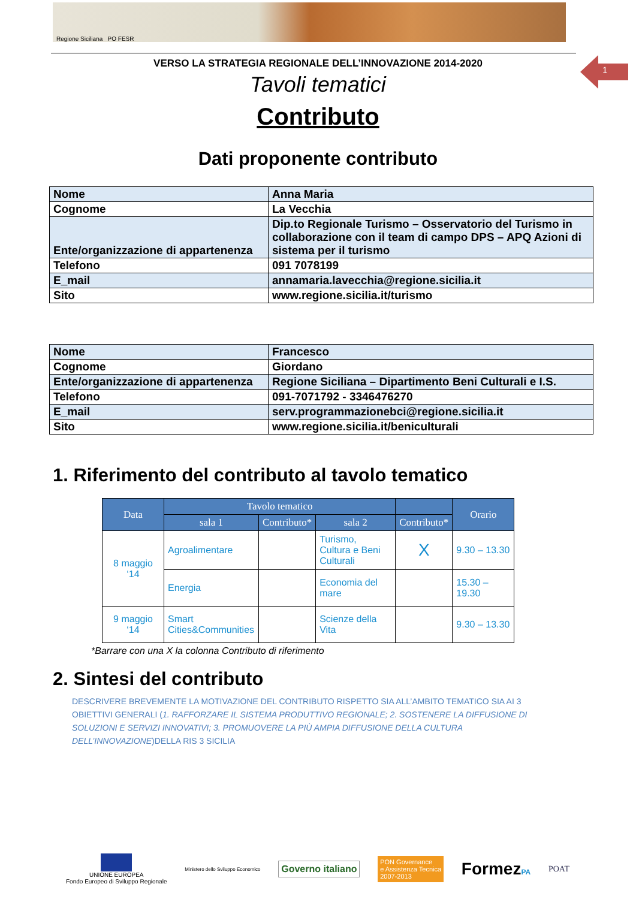Regione Siciliana PO FESR
1
VERSO LA STRATEGIA REGIONALE DELL’INNOVAZIONE 2014-2020
Tavoli tematici
Contributo
Dati proponente contributo
| Nome | Anna Maria |
| Cognome | La Vecchia |
| Ente/organizzazione di appartenenza | Dip.to Regionale Turismo – Osservatorio del Turismo in collaborazione con il team di campo DPS – APQ Azioni di sistema per il turismo |
| Telefono | 091 7078199 |
| E_mail | annamaria.lavecchia@regione.sicilia.it |
| Sito | www.regione.sicilia.it/turismo |
| Nome | Francesco |
| Cognome | Giordano |
| Ente/organizzazione di appartenenza | Regione Siciliana – Dipartimento Beni Culturali e I.S. |
| Telefono | 091-7071792 - 3346476270 |
| E_mail | serv.programmazionebci@regione.sicilia.it |
| Sito | www.regione.sicilia.it/beniculturali |
1. Riferimento del contributo al tavolo tematico
| Data | Tavolo tematico | | | | Orario |
| --- | --- | --- | --- | --- | --- |
| | sala 1 | Contributo* | sala 2 | Contributo* | |
| 8 maggio ‘14 | Agroalimentare | | Turismo, Cultura e Beni Culturali | X | 9.30 – 13.30 |
| | Energia | | Economia del mare | | 15.30 – 19.30 |
| 9 maggio ‘14 | Smart Cities&Communities | | Scienze della Vita | | 9.30 – 13.30 |
*Barrare con una X la colonna Contributo di riferimento
2. Sintesi del contributo
DESCRIVERE BREVEMENTE LA MOTIVAZIONE DEL CONTRIBUTO RISPETTO SIA ALL’AMBITO TEMATICO SIA AI 3 OBIETTIVI GENERALI (1. RAFFORZARE IL SISTEMA PRODUTTIVO REGIONALE; 2. SOSTENERE LA DIFFUSIONE DI SOLUZIONI E SERVIZI INNOVATIVI; 3. PROMUOVERE LA PIÙ AMPIA DIFFUSIONE DELLA CULTURA DELL’INNOVAZIONE)DELLA RIS 3 SICILIA
UNIONE EUROPEA
Fondo Europeo di Sviluppo Regionale
Ministero dello Sviluppo Economico
Governo italiano
PON Governance
e Assistenza Tecnica
2007-2013
FormezPA
POAT